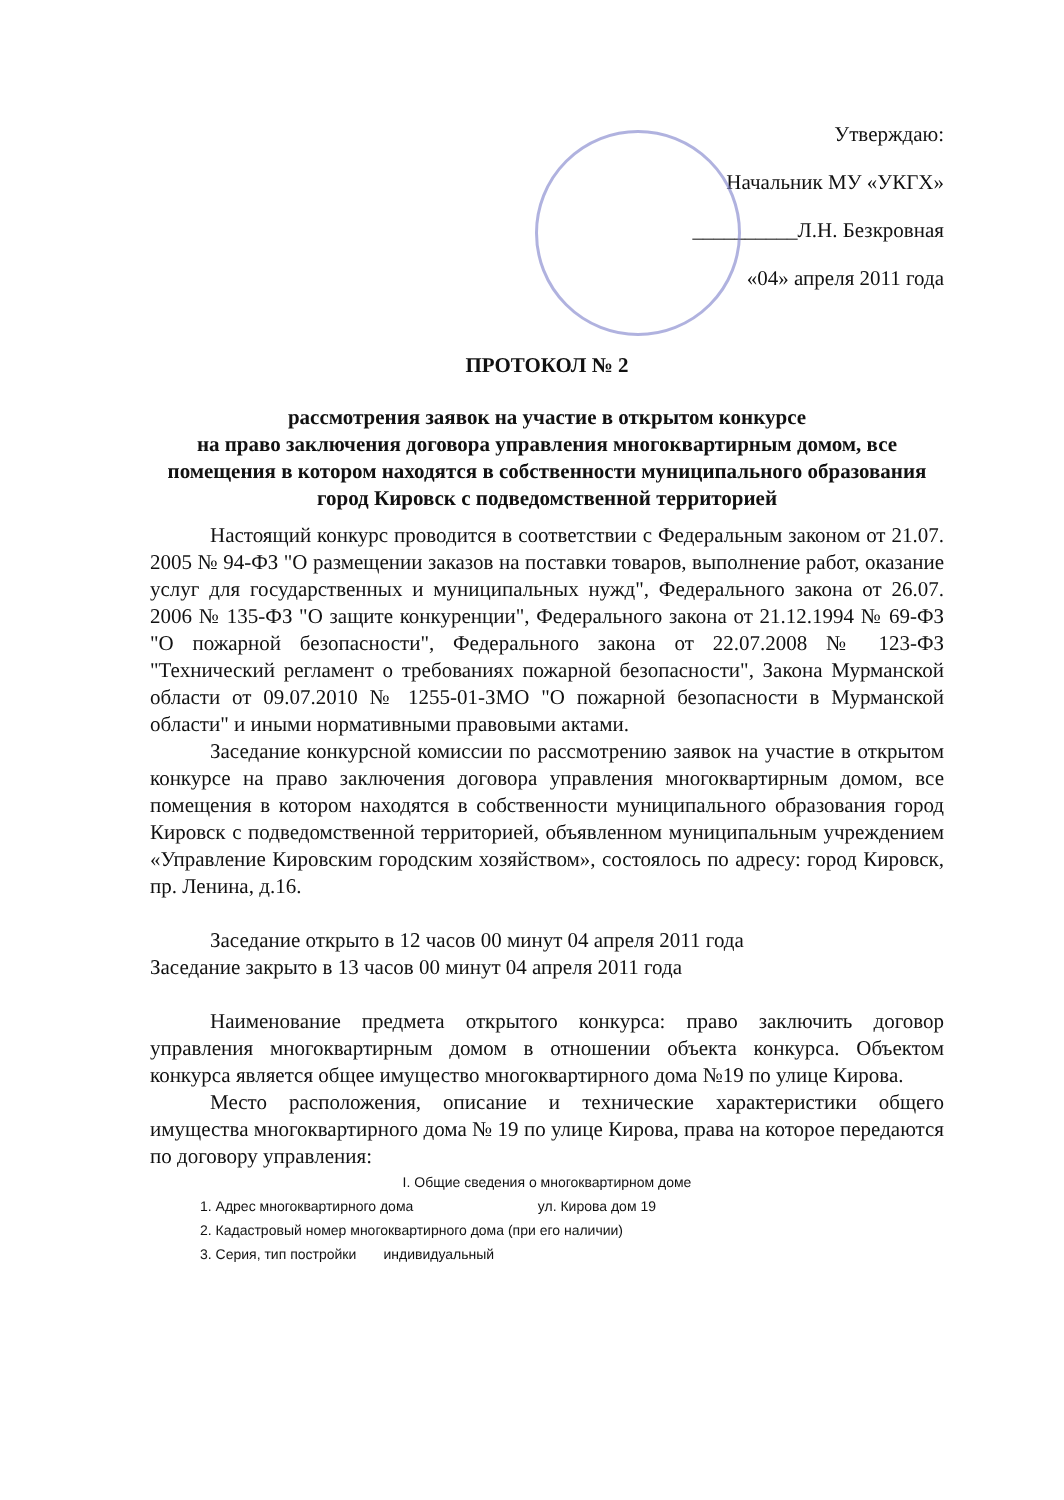Утверждаю:
Начальник МУ «УКГХ»
__________Л.Н. Безкровная
«04» апреля 2011 года
ПРОТОКОЛ № 2
рассмотрения заявок на участие в открытом конкурсе
на право заключения договора управления многоквартирным домом, все помещения в котором находятся в собственности муниципального образования город Кировск с подведомственной территорией
Настоящий конкурс проводится в соответствии с Федеральным законом от 21.07. 2005 № 94-ФЗ "О размещении заказов на поставки товаров, выполнение работ, оказание услуг для государственных и муниципальных нужд", Федерального закона от 26.07. 2006 № 135-ФЗ "О защите конкуренции", Федерального закона от 21.12.1994 № 69-ФЗ "О пожарной безопасности", Федерального закона от 22.07.2008 № 123-ФЗ "Технический регламент о требованиях пожарной безопасности", Закона Мурманской области от 09.07.2010 № 1255-01-ЗМО "О пожарной безопасности в Мурманской области" и иными нормативными правовыми актами.
Заседание конкурсной комиссии по рассмотрению заявок на участие в открытом конкурсе на право заключения договора управления многоквартирным домом, все помещения в котором находятся в собственности муниципального образования город Кировск с подведомственной территорией, объявленном муниципальным учреждением «Управление Кировским городским хозяйством», состоялось по адресу: город Кировск, пр. Ленина, д.16.
Заседание открыто в 12 часов 00 минут 04 апреля 2011 года
Заседание закрыто в 13 часов 00 минут 04 апреля 2011 года
Наименование предмета открытого конкурса: право заключить договор управления многоквартирным домом в отношении объекта конкурса. Объектом конкурса является общее имущество многоквартирного дома №19 по улице Кирова.
Место расположения, описание и технические характеристики общего имущества многоквартирного дома № 19 по улице Кирова, права на которое передаются по договору управления:
I. Общие сведения о многоквартирном доме
1. Адрес многоквартирного дома ул. Кирова дом 19
2. Кадастровый номер многоквартирного дома (при его наличии)
3. Серия, тип постройки индивидуальный